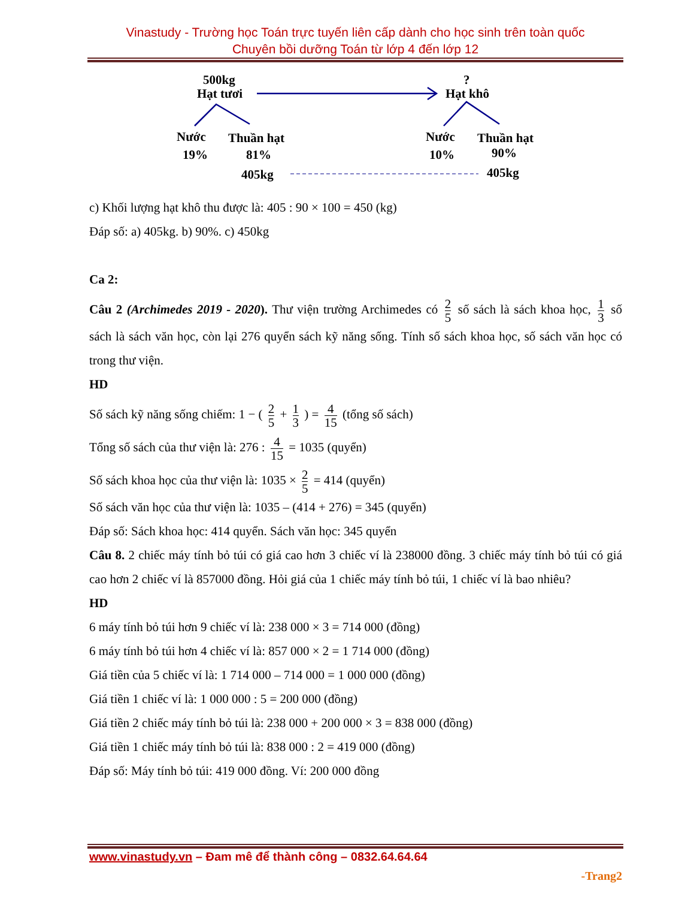Vinastudy - Trường học Toán trực tuyến liên cấp dành cho học sinh trên toàn quốc
Chuyên bồi dưỡng Toán từ lớp 4 đến lớp 12
500kg
Hạt tươi
?
Hạt khô
Nước
Thuần hạt
19%
81%
405kg
Nước
Thuần hạt
10%
90%
405kg
c) Khối lượng hạt khô thu được là: 405 : 90 × 100 = 450 (kg)
Đáp số: a) 405kg. b) 90%. c) 450kg
Ca 2:
Câu 2 (Archimedes 2019 - 2020). Thư viện trường Archimedes có 2 5 số sách là sách khoa học, 1 3 số sách là sách văn học, còn lại 276 quyển sách kỹ năng sống. Tính số sách khoa học, số sách văn học có trong thư viện.
HD
Số sách kỹ năng sống chiếm: 1 − ( 2 5 + 1 3 ) = 4 15 (tổng số sách)
Tổng số sách của thư viện là: 276 : 4 15 = 1035 (quyển)
Số sách khoa học của thư viện là: 1035 × 2 5 = 414 (quyển)
Số sách văn học của thư viện là: 1035 – (414 + 276) = 345 (quyển)
Đáp số: Sách khoa học: 414 quyển. Sách văn học: 345 quyển
Câu 8. 2 chiếc máy tính bỏ túi có giá cao hơn 3 chiếc ví là 238000 đồng. 3 chiếc máy tính bỏ túi có giá cao hơn 2 chiếc ví là 857000 đồng. Hỏi giá của 1 chiếc máy tính bỏ túi, 1 chiếc ví là bao nhiêu?
HD
6 máy tính bỏ túi hơn 9 chiếc ví là: 238 000 × 3 = 714 000 (đồng)
6 máy tính bỏ túi hơn 4 chiếc ví là: 857 000 × 2 = 1 714 000 (đồng)
Giá tiền của 5 chiếc ví là: 1 714 000 – 714 000 = 1 000 000 (đồng)
Giá tiền 1 chiếc ví là: 1 000 000 : 5 = 200 000 (đồng)
Giá tiền 2 chiếc máy tính bỏ túi là: 238 000 + 200 000 × 3 = 838 000 (đồng)
Giá tiền 1 chiếc máy tính bỏ túi là: 838 000 : 2 = 419 000 (đồng)
Đáp số: Máy tính bỏ túi: 419 000 đồng. Ví: 200 000 đồng
www.vinastudy.vn – Đam mê để thành công – 0832.64.64.64
-Trang2